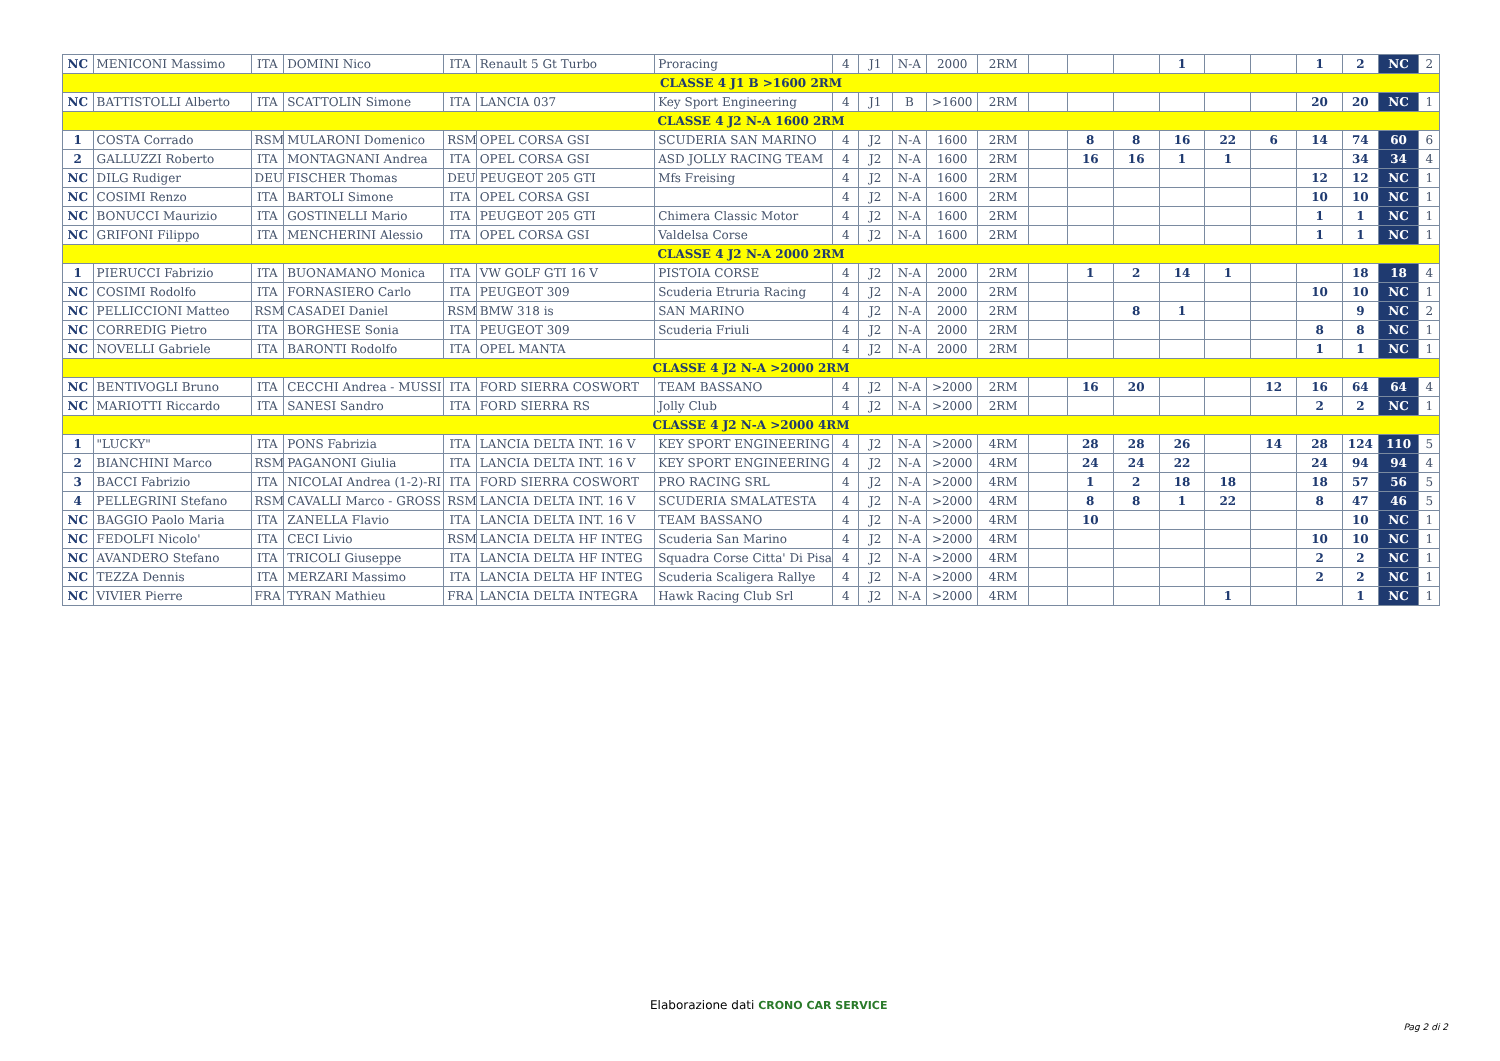| NC | MENICONI Massimo | ITA | DOMINI Nico | ITA | Renault 5 Gt Turbo | Proracing | 4 | J1 | N-A | 2000 | 2RM | | | | 1 | | | 1 | 2 | NC | 2 |
| CLASSE 4 J1 B >1600 2RM | | | | | | | | | | | | | | | | | | | | | |
| NC | BATTISTOLLI Alberto | ITA | SCATTOLIN Simone | ITA | LANCIA 037 | Key Sport Engineering | 4 | J1 | B | >1600 | 2RM | | | | | | | 20 | 20 | NC | 1 |
| CLASSE 4 J2 N-A 1600 2RM | | | | | | | | | | | | | | | | | | | | | |
| 1 | COSTA Corrado | RSM | MULARONI Domenico | RSM | OPEL CORSA GSI | SCUDERIA SAN MARINO | 4 | J2 | N-A | 1600 | 2RM | | 8 | 8 | 16 | 22 | 6 | 14 | 74 | 60 | 6 |
| 2 | GALLUZZI Roberto | ITA | MONTAGNANI Andrea | ITA | OPEL CORSA GSI | ASD JOLLY RACING TEAM | 4 | J2 | N-A | 1600 | 2RM | | 16 | 16 | 1 | 1 | | | 34 | 34 | 4 |
| NC | DILG Rudiger | DEU | FISCHER Thomas | DEU | PEUGEOT 205 GTI | Mfs Freising | 4 | J2 | N-A | 1600 | 2RM | | | | | | | 12 | 12 | NC | 1 |
| NC | COSIMI Renzo | ITA | BARTOLI Simone | ITA | OPEL CORSA GSI | | 4 | J2 | N-A | 1600 | 2RM | | | | | | | 10 | 10 | NC | 1 |
| NC | BONUCCI Maurizio | ITA | GOSTINELLI Mario | ITA | PEUGEOT 205 GTI | Chimera Classic Motor | 4 | J2 | N-A | 1600 | 2RM | | | | | | | 1 | 1 | NC | 1 |
| NC | GRIFONI Filippo | ITA | MENCHERINI Alessio | ITA | OPEL CORSA GSI | Valdelsa Corse | 4 | J2 | N-A | 1600 | 2RM | | | | | | | 1 | 1 | NC | 1 |
| CLASSE 4 J2 N-A 2000 2RM | | | | | | | | | | | | | | | | | | | | | |
| 1 | PIERUCCI Fabrizio | ITA | BUONAMANO Monica | ITA | VW GOLF GTI 16 V | PISTOIA CORSE | 4 | J2 | N-A | 2000 | 2RM | | 1 | 2 | 14 | 1 | | | 18 | 18 | 4 |
| NC | COSIMI Rodolfo | ITA | FORNASIERO Carlo | ITA | PEUGEOT 309 | Scuderia Etruria Racing | 4 | J2 | N-A | 2000 | 2RM | | | | | | | 10 | 10 | NC | 1 |
| NC | PELLICCIONI Matteo | RSM | CASADEI Daniel | RSM | BMW 318 is | SAN MARINO | 4 | J2 | N-A | 2000 | 2RM | | | 8 | 1 | | | | 9 | NC | 2 |
| NC | CORREDIG Pietro | ITA | BORGHESE Sonia | ITA | PEUGEOT 309 | Scuderia Friuli | 4 | J2 | N-A | 2000 | 2RM | | | | | | | 8 | 8 | NC | 1 |
| NC | NOVELLI Gabriele | ITA | BARONTI Rodolfo | ITA | OPEL MANTA | | 4 | J2 | N-A | 2000 | 2RM | | | | | | | 1 | 1 | NC | 1 |
| CLASSE 4 J2 N-A >2000 2RM | | | | | | | | | | | | | | | | | | | | | |
| NC | BENTIVOGLI Bruno | ITA | CECCHI Andrea - MUSSI | ITA | FORD SIERRA COSWORT | TEAM BASSANO | 4 | J2 | N-A | >2000 | 2RM | | 16 | 20 | | | 12 | 16 | 64 | 64 | 4 |
| NC | MARIOTTI Riccardo | ITA | SANESI Sandro | ITA | FORD SIERRA RS | Jolly Club | 4 | J2 | N-A | >2000 | 2RM | | | | | | | 2 | 2 | NC | 1 |
| CLASSE 4 J2 N-A >2000 4RM | | | | | | | | | | | | | | | | | | | | | |
| 1 | "LUCKY" | ITA | PONS Fabrizia | ITA | LANCIA DELTA INT. 16 V | KEY SPORT ENGINEERING | 4 | J2 | N-A | >2000 | 4RM | | 28 | 28 | 26 | | 14 | 28 | 124 | 110 | 5 |
| 2 | BIANCHINI Marco | RSM | PAGANONI Giulia | ITA | LANCIA DELTA INT. 16 V | KEY SPORT ENGINEERING | 4 | J2 | N-A | >2000 | 4RM | | 24 | 24 | 22 | | | 24 | 94 | 94 | 4 |
| 3 | BACCI Fabrizio | ITA | NICOLAI Andrea (1-2)-RI | ITA | FORD SIERRA COSWORT | PRO RACING SRL | 4 | J2 | N-A | >2000 | 4RM | | 1 | 2 | 18 | 18 | | 18 | 57 | 56 | 5 |
| 4 | PELLEGRINI Stefano | RSM | CAVALLI Marco - GROSS | RSM | LANCIA DELTA INT. 16 V | SCUDERIA SMALATESTA | 4 | J2 | N-A | >2000 | 4RM | | 8 | 8 | 1 | 22 | | 8 | 47 | 46 | 5 |
| NC | BAGGIO Paolo Maria | ITA | ZANELLA Flavio | ITA | LANCIA DELTA INT. 16 V | TEAM BASSANO | 4 | J2 | N-A | >2000 | 4RM | | 10 | | | | | | 10 | NC | 1 |
| NC | FEDOLFI Nicolo' | ITA | CECI Livio | RSM | LANCIA DELTA HF INTEG | Scuderia San Marino | 4 | J2 | N-A | >2000 | 4RM | | | | | | | 10 | 10 | NC | 1 |
| NC | AVANDERO Stefano | ITA | TRICOLI Giuseppe | ITA | LANCIA DELTA HF INTEG | Squadra Corse Citta' Di Pisa | 4 | J2 | N-A | >2000 | 4RM | | | | | | | 2 | 2 | NC | 1 |
| NC | TEZZA Dennis | ITA | MERZARI Massimo | ITA | LANCIA DELTA HF INTEG | Scuderia Scaligera Rallye | 4 | J2 | N-A | >2000 | 4RM | | | | | | | 2 | 2 | NC | 1 |
| NC | VIVIER Pierre | FRA | TYRAN Mathieu | FRA | LANCIA DELTA INTEGRA | Hawk Racing Club Srl | 4 | J2 | N-A | >2000 | 4RM | | | | | 1 | | | 1 | NC | 1 |
Elaborazione dati CRONO CAR SERVICE
Pag 2 di 2